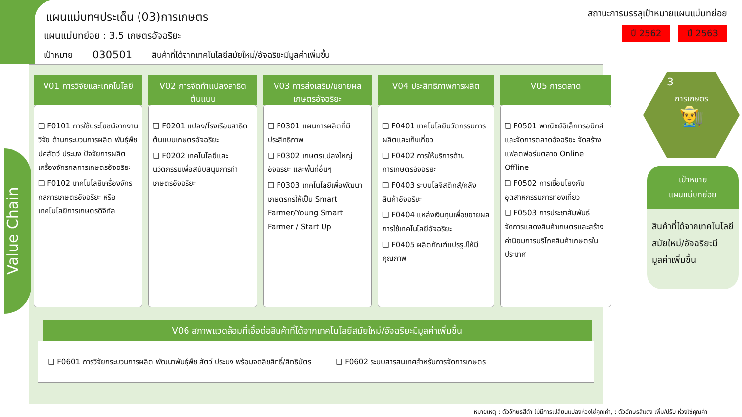แผนแม่บทฯประเด็น (03)การเกษตร
แผนแม่บทย่อย : 3.5 เกษตรอัจฉริยะ
เป้าหมาย 030501 สินค้าที่ได้จากเทคโนโลยีสมัยใหม่/อัจฉริยะมีมูลค่าเพิ่มขึ้น
สถานะการบรรลุเป้าหมายแผนแม่บทย่อย
ปี 2562 ปี 2563
Value Chain
V01 การวิจัยและเทคโนโลยี
❏ F0101 การใช้ประโยชน์จากงานวิจัย ด้านกระบวนการผลิต พันธุ์พืช ปศุสัตว์ ประมง ปัจจัยการผลิต เครื่องจักรกลการเกษตรอัจฉริยะ
❏ F0102 เทคโนโลยีเครื่องจักรกลการเกษตรอัจฉริยะ หรือ เทคโนโลยีการเกษตรดิจิทัล
V02 การจัดทำแปลงสาธิตต้นแบบ
❏ F0201 แปลง/โรงเรือนสาธิตต้นแบบเกษตรอัจฉริยะ
❏ F0202 เทคโนโลยีและนวัตกรรมเพื่อสนับสนุนการทำเกษตรอัจฉริยะ
V03 การส่งเสริม/ขยายผลเกษตรอัจฉริยะ
❏ F0301 แผนการผลิตที่มีประสิทธิภาพ
❏ F0302 เกษตรแปลงใหญ่อัจฉริยะ และพื้นที่อื่นๆ
❏ F0303 เทคโนโลยีเพื่อพัฒนาเกษตรกรให้เป็น Smart Farmer/Young Smart Farmer / Start Up
V04 ประสิทธิภาพการผลิต
❏ F0401 เทคโนโลยีนวัตกรรมการผลิตและเก็บเกี่ยว
❏ F0402 การให้บริการด้านการเกษตรอัจฉริยะ
❏ F0403 ระบบโลจิสติกส์/คลังสินค้าอัจฉริยะ
❏ F0404 แหล่งเงินทุนเพื่อขยายผลการใช้เทคโนโลยีอัจฉริยะ
❏ F0405 ผลิตภัณฑ์แปรรูปให้มีคุณภาพ
V05 การตลาด
❏ F0501 พาณิชย์อิเล็กทรอนิกส์ และจัดการตลาดอัจฉริยะ จัดสร้างแฟลตฟอร์มตลาด Online Offline
❏ F0502 การเชื่อมโยงกับอุตสาหกรรมการท่องเที่ยว
❏ F0503 การประชาสัมพันธ์ จัดการแสดงสินค้าเกษตรและสร้างค่านิยมการบริโภคสินค้าเกษตรในประเทศ
V06 สภาพแวดล้อมที่เอื้อต่อสินค้าที่ได้จากเทคโนโลยีสมัยใหม่/อัจฉริยะมีมูลค่าเพิ่มขึ้น
❏ F0601 การวิจัยกระบวนการผลิต พัฒนาพันธุ์พืช สัตว์ ประมง พร้อมจดลิขสิทธิ์/สิทธิบัตร ❏ F0602 ระบบสารสนเทศสำหรับการจัดการเกษตร
3
การเกษตร
👨‍🌾
เป้าหมาย
แผนแม่บทย่อย
สินค้าที่ได้จากเทคโนโลยีสมัยใหม่/อัจฉริยะมีมูลค่าเพิ่มขึ้น
หมายเหตุ : ตัวอักษรสีดำ ไม่มีการเปลี่ยนแปลงห่วงโซ่คุณค่า, : ตัวอักษรสีแดง เพิ่ม/ปรับ ห่วงโซ่คุณค่า